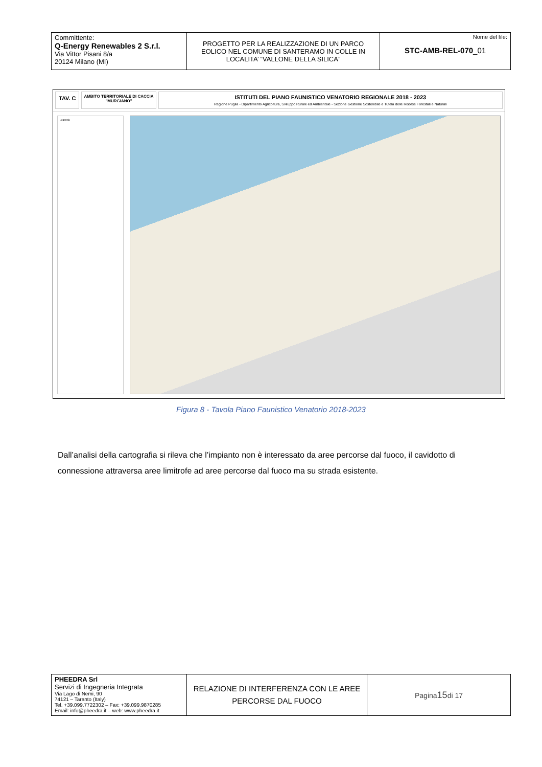| Committente: Q-Energy Renewables 2 S.r.l. Via Vittor Pisani 8/a 20124 Milano (MI) | PROGETTO PER LA REALIZZAZIONE DI UN PARCO EOLICO NEL COMUNE DI SANTERAMO IN COLLE IN LOCALITA’ “VALLONE DELLA SILICA” | Nome del file: STC-AMB-REL-070 _01 |
TAV. C
AMBITO TERRITORIALE DI CACCIA
"MURGIANO"
ISTITUTI DEL PIANO FAUNISTICO VENATORIO REGIONALE 2018 - 2023
Regione Puglia - Dipartimento Agricoltura, Sviluppo Rurale ed Ambientale - Sezione Gestione Sostenibile e Tutela delle Risorse Forestali e Naturali
Legenda
Figura 8 - Tavola Piano Faunistico Venatorio 2018-2023
Dall’analisi della cartografia si rileva che l’impianto non è interessato da aree percorse dal fuoco, il cavidotto di connessione attraversa aree limitrofe ad aree percorse dal fuoco ma su strada esistente.
| PHEEDRA Srl Servizi di Ingegneria Integrata Via Lago di Nemi, 90 74121 – Taranto (Italy) Tel. +39.099.7722302 – Fax: +39.099.9870285 Email: info@pheedra.it – web: www.pheedra.it | RELAZIONE DI INTERFERENZA CON LE AREE PERCORSE DAL FUOCO | Pagina 15 di 17 |